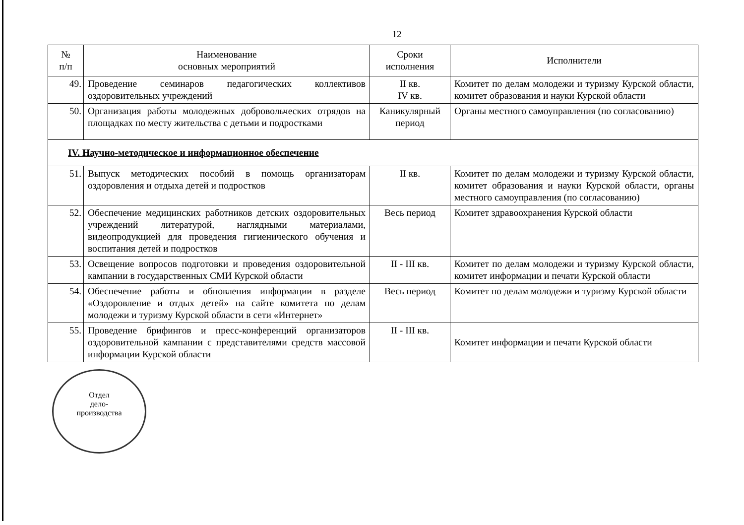12
| № п/п | Наименование основных мероприятий | Сроки исполнения | Исполнители |
| --- | --- | --- | --- |
| 49. | Проведение семинаров педагогических коллективов оздоровительных учреждений | II кв. IV кв. | Комитет по делам молодежи и туризму Курской области, комитет образования и науки Курской области |
| 50. | Организация работы молодежных добровольческих отрядов на площадках по месту жительства с детьми и подростками | Каникулярный период | Органы местного самоуправления (по согласованию) |
| IV. Научно-методическое и информационное обеспечение | | | |
| 51. | Выпуск методических пособий в помощь организаторам оздоровления и отдыха детей и подростков | II кв. | Комитет по делам молодежи и туризму Курской области, комитет образования и науки Курской области, органы местного самоуправления (по согласованию) |
| 52. | Обеспечение медицинских работников детских оздоровительных учреждений литературой, наглядными материалами, видеопродукцией для проведения гигиенического обучения и воспитания детей и подростков | Весь период | Комитет здравоохранения Курской области |
| 53. | Освещение вопросов подготовки и проведения оздоровительной кампании в государственных СМИ Курской области | II - III кв. | Комитет по делам молодежи и туризму Курской области, комитет информации и печати Курской области |
| 54. | Обеспечение работы и обновления информации в разделе «Оздоровление и отдых детей» на сайте комитета по делам молодежи и туризму Курской области в сети «Интернет» | Весь период | Комитет по делам молодежи и туризму Курской области |
| 55. | Проведение брифингов и пресс-конференций организаторов оздоровительной кампании с представителями средств массовой информации Курской области | II - III кв. | Комитет информации и печати Курской области |
Отдел
дело-
производства